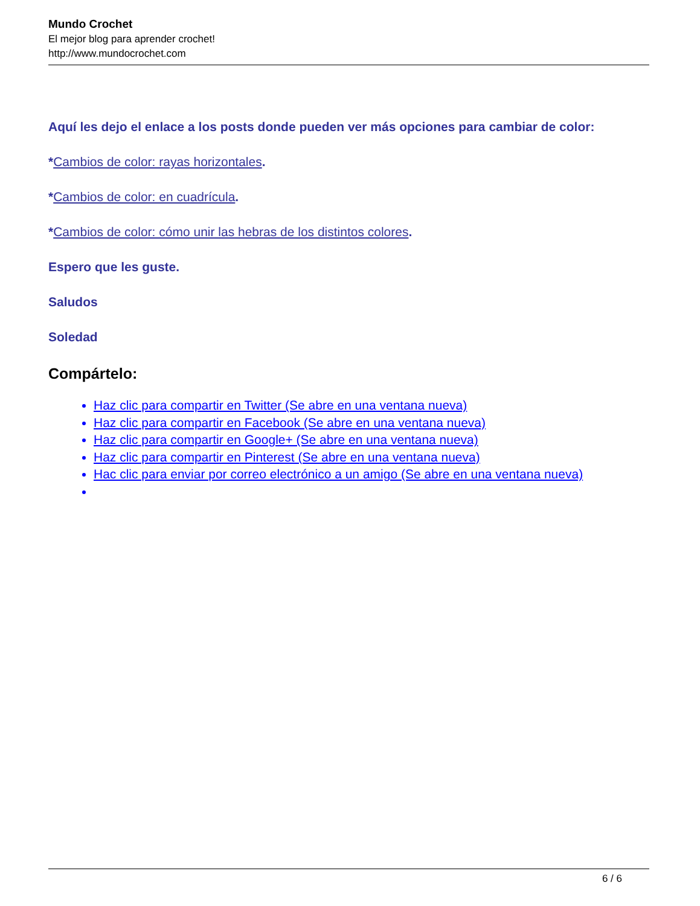Mundo Crochet
El mejor blog para aprender crochet!
http://www.mundocrochet.com
Aquí les dejo el enlace a los posts donde pueden ver más opciones para cambiar de color:
*Cambios de color: rayas horizontales.
*Cambios de color: en cuadrícula.
*Cambios de color: cómo unir las hebras de los distintos colores.
Espero que les guste.
Saludos
Soledad
Compártelo:
Haz clic para compartir en Twitter (Se abre en una ventana nueva)
Haz clic para compartir en Facebook (Se abre en una ventana nueva)
Haz clic para compartir en Google+ (Se abre en una ventana nueva)
Haz clic para compartir en Pinterest (Se abre en una ventana nueva)
Hac clic para enviar por correo electrónico a un amigo (Se abre en una ventana nueva)
6 / 6